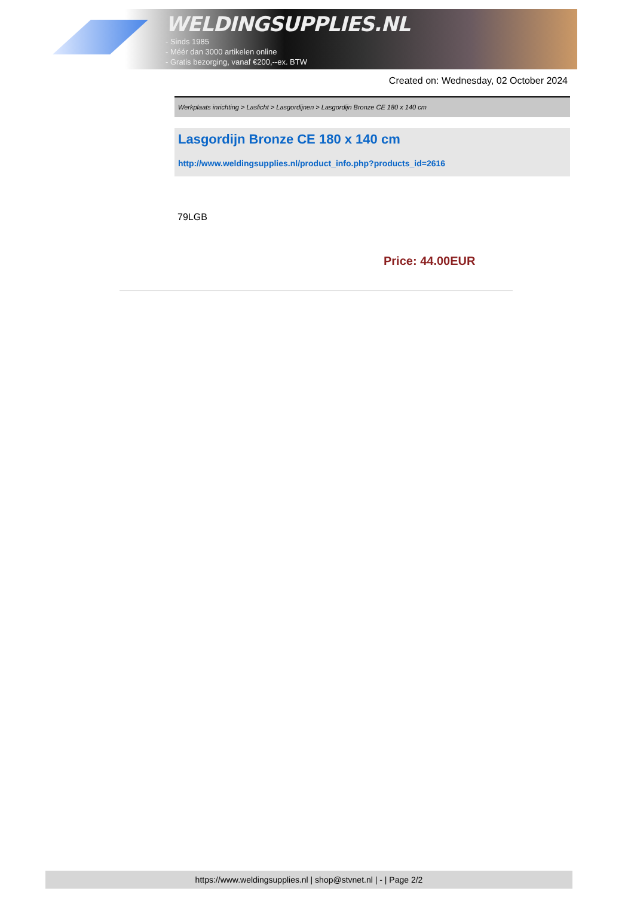WELDINGSUPPLIES.NL
- Sinds 1985
- Méér dan 3000 artikelen online
- Gratis bezorging, vanaf €200,--ex. BTW
Created on: Wednesday, 02 October 2024
Werkplaats inrichting > Laslicht > Lasgordijnen > Lasgordijn Bronze CE 180 x 140 cm
Lasgordijn Bronze CE 180 x 140 cm
http://www.weldingsupplies.nl/product_info.php?products_id=2616
79LGB
Price: 44.00EUR
https://www.weldingsupplies.nl | shop@stvnet.nl | - | Page 2/2